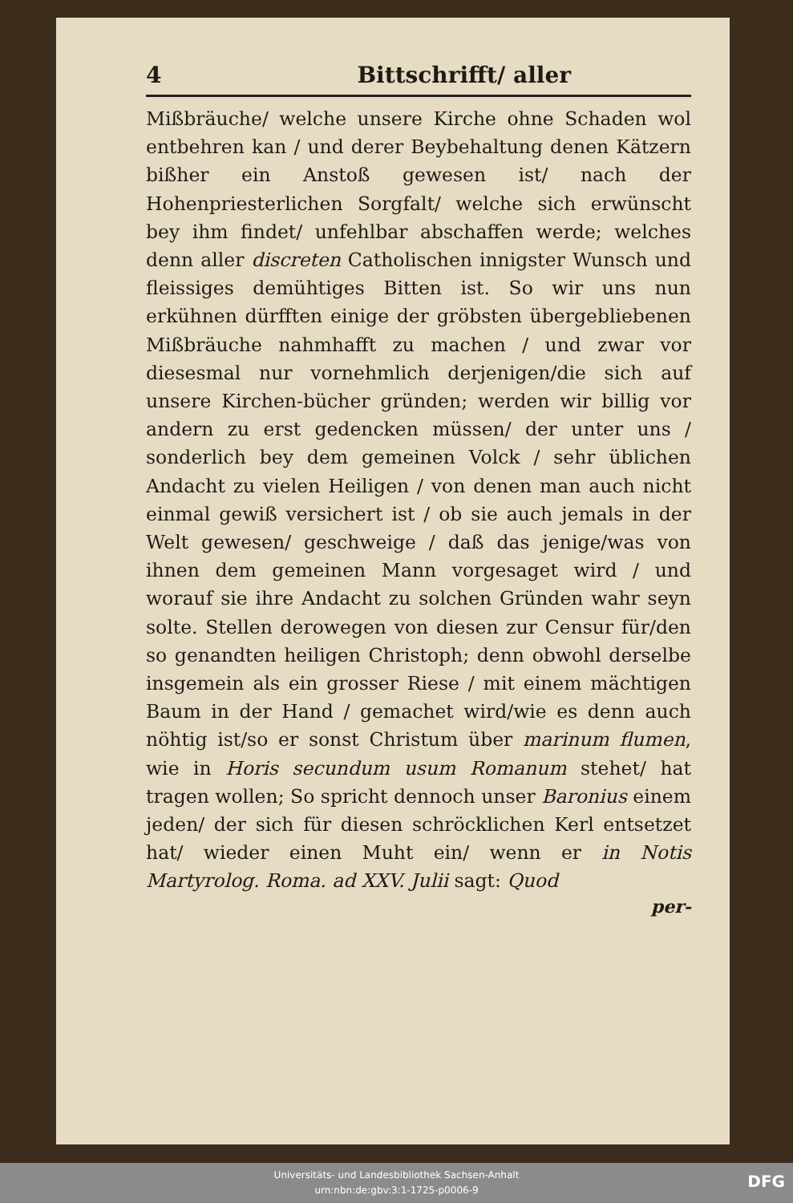4 Bittschrifft/ aller
Mißbräuche/ welche unsere Kirche ohne Schaden wol entbehren kan / und derer Beybehaltung denen Kätzern bißher ein Anstoß gewesen ist/ nach der Hohenpriesterlichen Sorgfalt/ welche sich erwünscht bey ihm findet/ unfehlbar abschaffen werde; welches denn aller discreten Catholischen innigster Wunsch und fleissiges demühtiges Bitten ist. So wir uns nun erkühnen dürfften einige der gröbsten übergebliebenen Mißbräuche nahmhafft zu machen / und zwar vor diesesmal nur vornehmlich derjenigen/die sich auf unsere Kirchen-bücher gründen; werden wir billig vor andern zu erst gedencken müssen/ der unter uns / sonderlich bey dem gemeinen Volck / sehr üblichen Andacht zu vielen Heiligen / von denen man auch nicht einmal gewiß versichert ist / ob sie auch jemals in der Welt gewesen/ geschweige / daß das jenige/was von ihnen dem gemeinen Mann vorgesaget wird / und worauf sie ihre Andacht zu solchen Gründen wahr seyn solte. Stellen derowegen von diesen zur Censur für/den so genandten heiligen Christoph; denn obwohl derselbe insgemein als ein grosser Riese / mit einem mächtigen Baum in der Hand / gemachet wird/wie es denn auch nöhtig ist/so er sonst Christum über marinum flumen, wie in Horis secundum usum Romanum stehet/ hat tragen wollen; So spricht dennoch unser Baronius einem jeden/ der sich für diesen schröcklichen Kerl entsetzet hat/ wieder einen Muht ein/ wenn er in Notis Martyrolog. Roma. ad XXV. Julii sagt: Quod
per-
Universitäts- und Landesbibliothek Sachsen-Anhalt
urn:nbn:de:gbv:3:1-1725-p0006-9
DFG